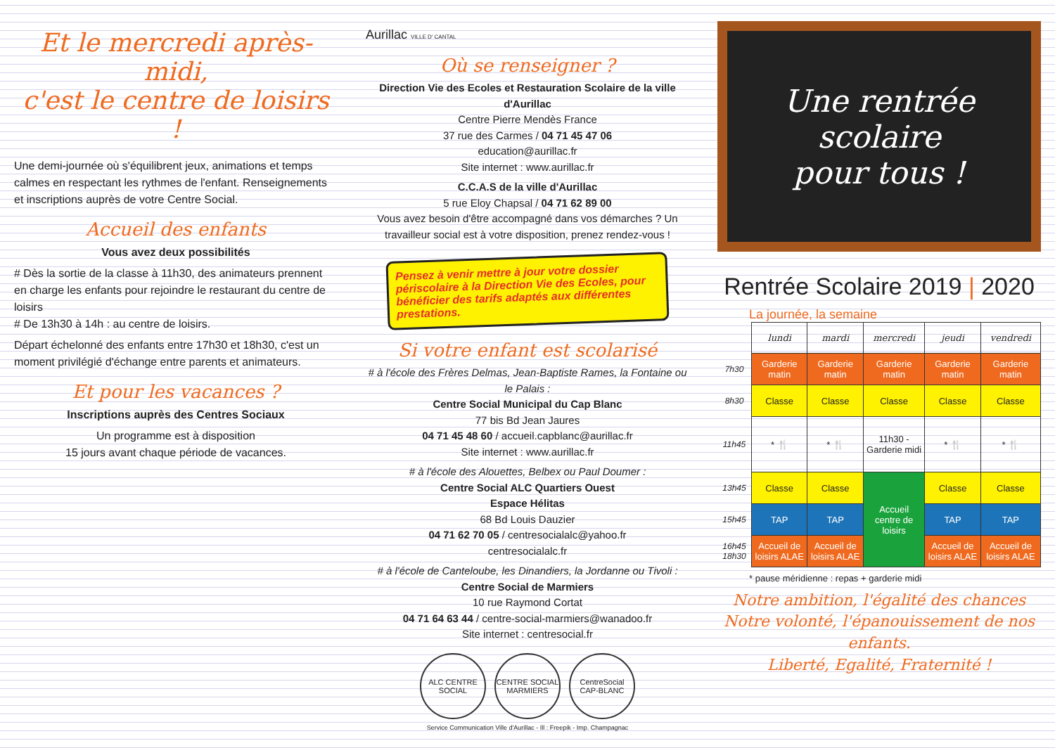Et le mercredi après-midi,
c'est le centre de loisirs !
Une demi-journée où s'équilibrent jeux, animations et temps calmes en respectant les rythmes de l'enfant. Renseignements et inscriptions auprès de votre Centre Social.
Accueil des enfants
Vous avez deux possibilités
# Dès la sortie de la classe à 11h30, des animateurs prennent en charge les enfants pour rejoindre le restaurant du centre de loisirs
# De 13h30 à 14h : au centre de loisirs.
Départ échelonné des enfants entre 17h30 et 18h30, c'est un moment privilégié d'échange entre parents et animateurs.
Et pour les vacances ?
Inscriptions auprès des Centres Sociaux
Un programme est à disposition
15 jours avant chaque période de vacances.
Aurillac VILLE D' CANTAL
Où se renseigner ?
Direction Vie des Ecoles et Restauration Scolaire de la ville d'Aurillac
Centre Pierre Mendès France
37 rue des Carmes / 04 71 45 47 06
education@aurillac.fr
Site internet : www.aurillac.fr
C.C.A.S de la ville d'Aurillac
5 rue Eloy Chapsal / 04 71 62 89 00
Vous avez besoin d'être accompagné dans vos démarches ? Un travailleur social est à votre disposition, prenez rendez-vous !
Pensez à venir mettre à jour votre dossier périscolaire à la Direction Vie des Ecoles, pour bénéficier des tarifs adaptés aux différentes prestations.
Si votre enfant est scolarisé
# à l'école des Frères Delmas, Jean-Baptiste Rames, la Fontaine ou le Palais :
Centre Social Municipal du Cap Blanc
77 bis Bd Jean Jaures
04 71 45 48 60 / accueil.capblanc@aurillac.fr
Site internet : www.aurillac.fr
# à l'école des Alouettes, Belbex ou Paul Doumer :
Centre Social ALC Quartiers Ouest
Espace Hélitas
68 Bd Louis Dauzier
04 71 62 70 05 / centresocialalc@yahoo.fr
centresocialalc.fr
# à l'école de Canteloube, les Dinandiers, la Jordanne ou Tivoli :
Centre Social de Marmiers
10 rue Raymond Cortat
04 71 64 63 44 / centre-social-marmiers@wanadoo.fr
Site internet : centresocial.fr
ALC CENTRE SOCIAL
CENTRE SOCIAL MARMIERS
CentreSocial CAP-BLANC
Service Communication Ville d'Aurillac - Ill : Freepik - Imp. Champagnac
Une rentrée scolaire
pour tous !
Rentrée Scolaire 2019 | 2020
La journée, la semaine
| | lundi | mardi | mercredi | jeudi | vendredi |
| 7h30 | Garderie matin | Garderie matin | Garderie matin | Garderie matin | Garderie matin |
| 8h30 | Classe | Classe | Classe | Classe | Classe |
| 11h45 | * 🍴 | * 🍴 | 11h30 - Garderie midi | * 🍴 | * 🍴 |
| 13h45 | Classe | Classe | Accueil centre de loisirs | Classe | Classe |
| 15h45 | TAP | TAP | | TAP | TAP |
| 16h45 18h30 | Accueil de loisirs ALAE | Accueil de loisirs ALAE | | Accueil de loisirs ALAE | Accueil de loisirs ALAE |
* pause méridienne : repas + garderie midi
Notre ambition, l'égalité des chances
Notre volonté, l'épanouissement de nos enfants.
Liberté, Egalité, Fraternité !